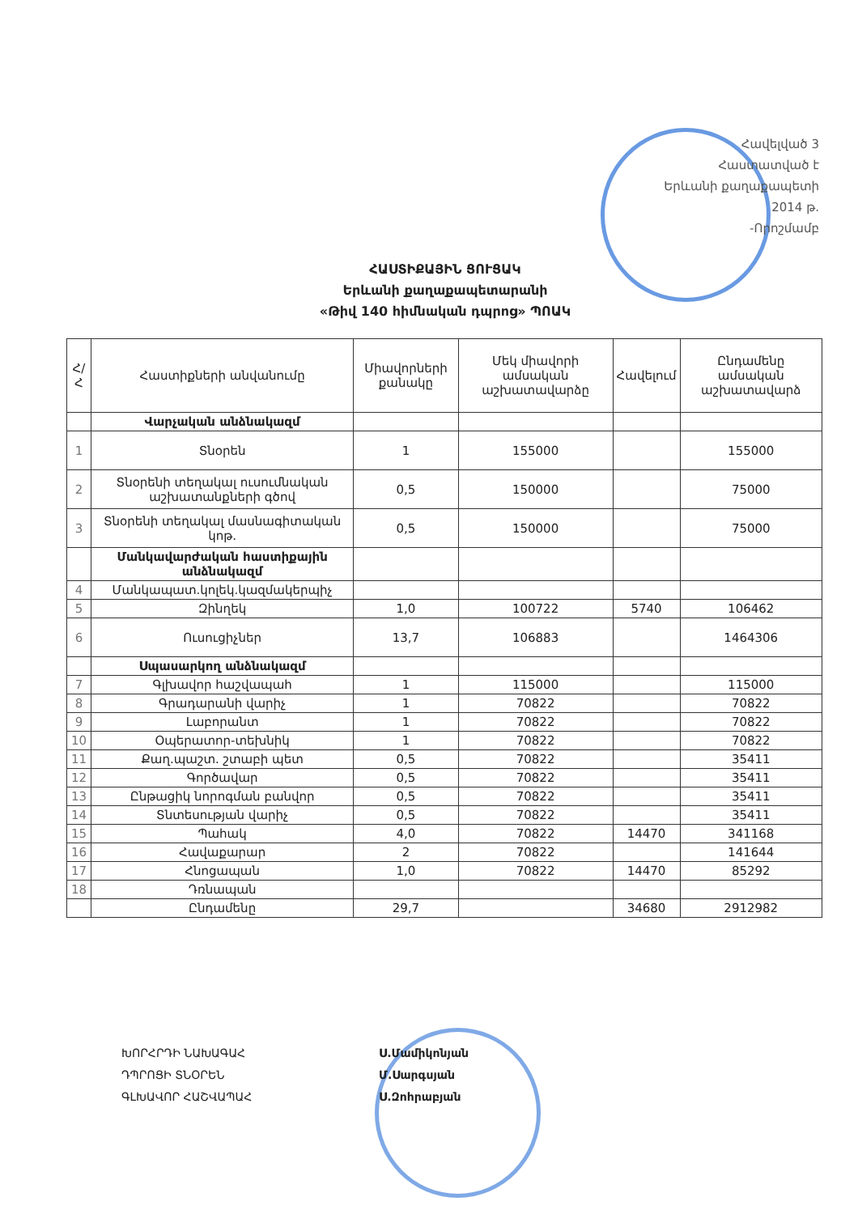Հավելված 3
Հաստատված է
Երևանի քաղաքապետի
2014 թ.
-Որոշմամբ
ՀԱՍՏԻՔԱՅԻՆ ՑՈՒՑԱԿ
Երևանի քաղաքապետարանի
«Թիվ 140 հիմնական դպրոց» ՊՈԱԿ
| Հ/Հ | Հաստիքների անվանումը | Միավորների քանակը | Մեկ միավորի ամսական աշխատավարձը | Հավելում | Ընդամենը ամսական աշխատավարձ |
| --- | --- | --- | --- | --- | --- |
| | Վարչական անձնակազմ | | | | |
| 1 | Տնօրեն | 1 | 155000 | | 155000 |
| 2 | Տնօրենի տեղակալ ուսումնական աշխատանքների գծով | 0,5 | 150000 | | 75000 |
| 3 | Տնօրենի տեղակալ մասնագիտական կոթ. | 0,5 | 150000 | | 75000 |
| | Մանկավարժական հաստիքային անձնակազմ | | | | |
| 4 | Մանկապատ.կոլեկ.կազմակերպիչ | | | | |
| 5 | Զինղեկ | 1,0 | 100722 | 5740 | 106462 |
| 6 | Ուսուցիչներ | 13,7 | 106883 | | 1464306 |
| | Սպասարկող անձնակազմ | | | | |
| 7 | Գլխավոր հաշվապահ | 1 | 115000 | | 115000 |
| 8 | Գրադարանի վարիչ | 1 | 70822 | | 70822 |
| 9 | Լաբորանտ | 1 | 70822 | | 70822 |
| 10 | Օպերատոր-տեխնիկ | 1 | 70822 | | 70822 |
| 11 | Քաղ.պաշտ. շտաբի պետ | 0,5 | 70822 | | 35411 |
| 12 | Գործավար | 0,5 | 70822 | | 35411 |
| 13 | Ընթացիկ նորոգման բանվոր | 0,5 | 70822 | | 35411 |
| 14 | Տնտեսության վարիչ | 0,5 | 70822 | | 35411 |
| 15 | Պահակ | 4,0 | 70822 | 14470 | 341168 |
| 16 | Հավաքարար | 2 | 70822 | | 141644 |
| 17 | Հնոցապան | 1,0 | 70822 | 14470 | 85292 |
| 18 | Դռնապան | | | | |
| | Ընդամենը | 29,7 | | 34680 | 2912982 |
ԽՈՐՀՐԴԻ ՆԱԽԱԳԱՀ
ԴՊՐՈՑԻ ՏՆՕՐԵՆ
ԳԼԽԱՎՈՐ ՀԱՇՎԱՊԱՀ
Ս.Մամիկոնյան
Մ.Սարգսյան
Ս.Զոհրաբյան